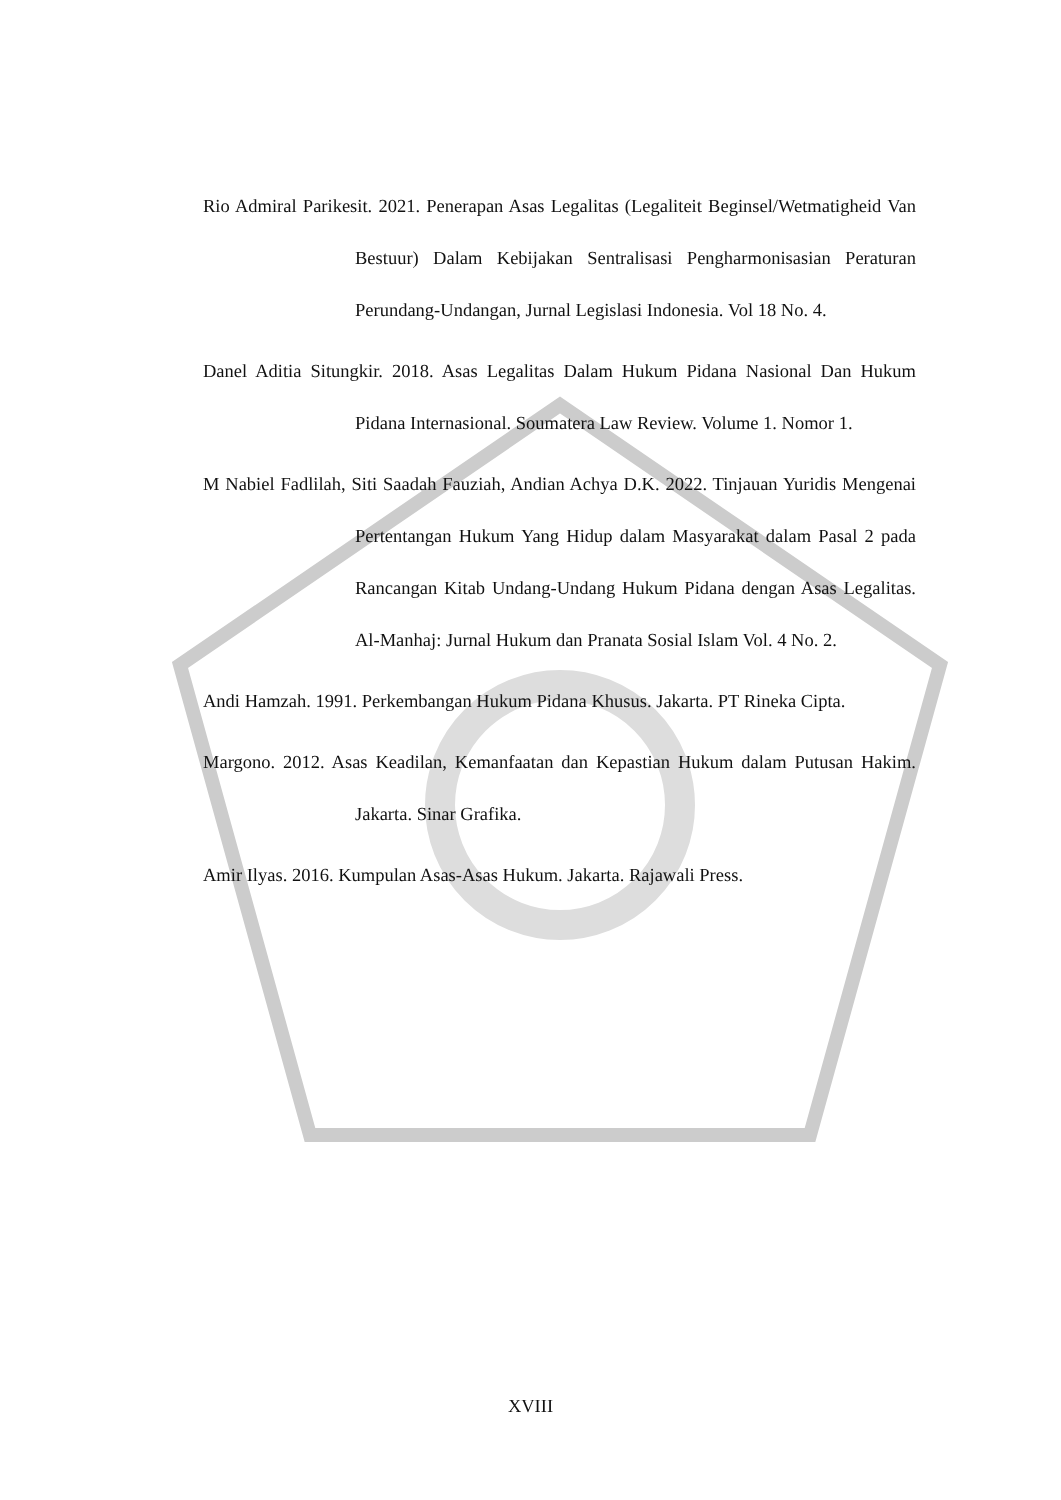Rio Admiral Parikesit. 2021. Penerapan Asas Legalitas (Legaliteit Beginsel/Wetmatigheid Van Bestuur) Dalam Kebijakan Sentralisasi Pengharmonisasian Peraturan Perundang-Undangan, Jurnal Legislasi Indonesia. Vol 18 No. 4.
Danel Aditia Situngkir. 2018. Asas Legalitas Dalam Hukum Pidana Nasional Dan Hukum Pidana Internasional. Soumatera Law Review. Volume 1. Nomor 1.
M Nabiel Fadlilah, Siti Saadah Fauziah, Andian Achya D.K. 2022. Tinjauan Yuridis Mengenai Pertentangan Hukum Yang Hidup dalam Masyarakat dalam Pasal 2 pada Rancangan Kitab Undang-Undang Hukum Pidana dengan Asas Legalitas. Al-Manhaj: Jurnal Hukum dan Pranata Sosial Islam Vol. 4 No. 2.
Andi Hamzah. 1991. Perkembangan Hukum Pidana Khusus. Jakarta. PT Rineka Cipta.
Margono. 2012. Asas Keadilan, Kemanfaatan dan Kepastian Hukum dalam Putusan Hakim. Jakarta. Sinar Grafika.
Amir Ilyas. 2016. Kumpulan Asas-Asas Hukum. Jakarta. Rajawali Press.
XVIII